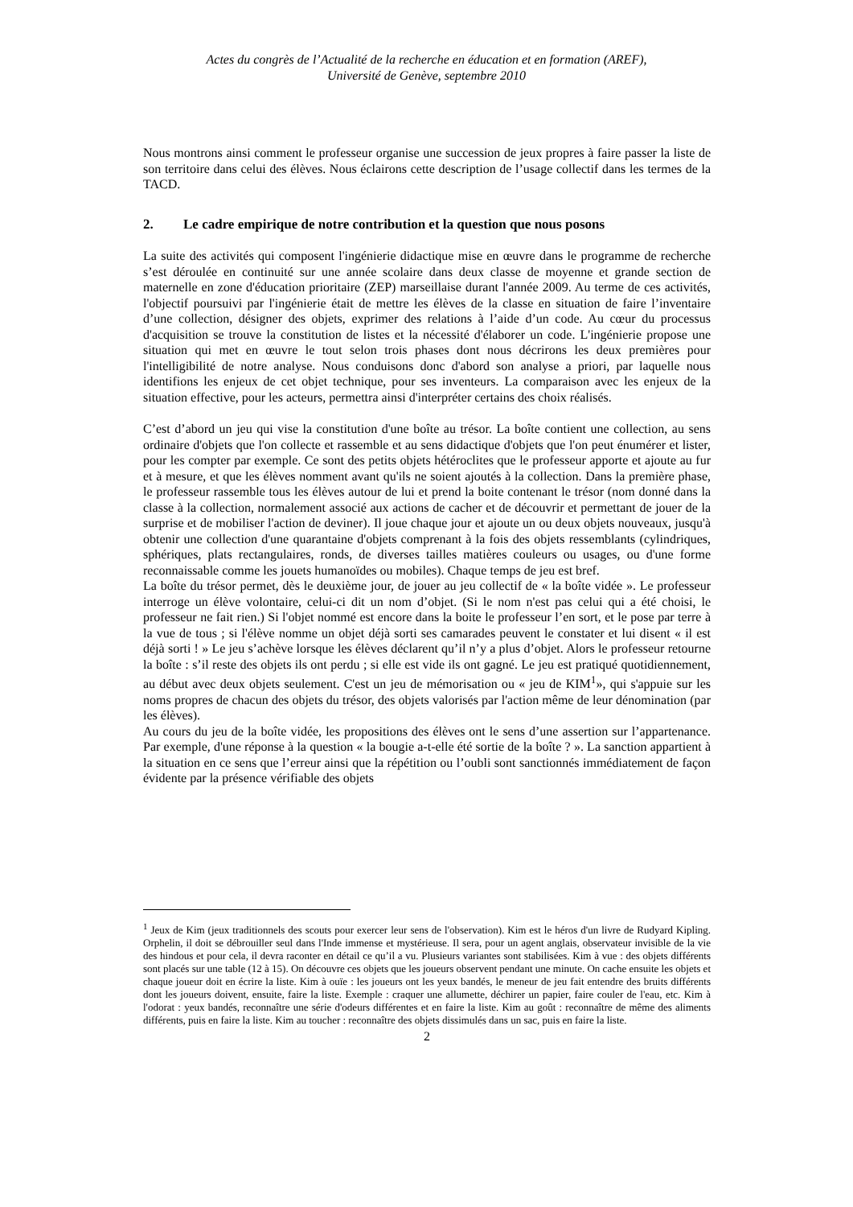Actes du congrès de l’Actualité de la recherche en éducation et en formation (AREF),
Université de Genève, septembre 2010
Nous montrons ainsi comment le professeur organise une succession de jeux propres à faire passer la liste de son territoire dans celui des élèves. Nous éclairons cette description de l’usage collectif dans les termes de la TACD.
2. Le cadre empirique de notre contribution et la question que nous posons
La suite des activités qui composent l'ingénierie didactique mise en œuvre dans le programme de recherche s’est déroulée en continuité sur une année scolaire dans deux classe de moyenne et grande section de maternelle en zone d'éducation prioritaire (ZEP) marseillaise durant l'année 2009. Au terme de ces activités, l'objectif poursuivi par l'ingénierie était de mettre les élèves de la classe en situation de faire l’inventaire d’une collection, désigner des objets, exprimer des relations à l’aide d’un code. Au cœur du processus d'acquisition se trouve la constitution de listes et la nécessité d'élaborer un code. L'ingénierie propose une situation qui met en œuvre le tout selon trois phases dont nous décrirons les deux premières pour l'intelligibilité de notre analyse. Nous conduisons donc d'abord son analyse a priori, par laquelle nous identifions les enjeux de cet objet technique, pour ses inventeurs. La comparaison avec les enjeux de la situation effective, pour les acteurs, permettra ainsi d'interpréter certains des choix réalisés.
C’est d’abord un jeu qui vise la constitution d'une boîte au trésor. La boîte contient une collection, au sens ordinaire d'objets que l'on collecte et rassemble et au sens didactique d'objets que l'on peut énumérer et lister, pour les compter par exemple. Ce sont des petits objets hétéroclites que le professeur apporte et ajoute au fur et à mesure, et que les élèves nomment avant qu'ils ne soient ajoutés à la collection. Dans la première phase, le professeur rassemble tous les élèves autour de lui et prend la boite contenant le trésor (nom donné dans la classe à la collection, normalement associé aux actions de cacher et de découvrir et permettant de jouer de la surprise et de mobiliser l'action de deviner). Il joue chaque jour et ajoute un ou deux objets nouveaux, jusqu'à obtenir une collection d'une quarantaine d'objets comprenant à la fois des objets ressemblants (cylindriques, sphériques, plats rectangulaires, ronds, de diverses tailles matières couleurs ou usages, ou d'une forme reconnaissable comme les jouets humanoïdes ou mobiles). Chaque temps de jeu est bref.
La boîte du trésor permet, dès le deuxième jour, de jouer au jeu collectif de « la boîte vidée ». Le professeur interroge un élève volontaire, celui-ci dit un nom d’objet. (Si le nom n'est pas celui qui a été choisi, le professeur ne fait rien.) Si l'objet nommé est encore dans la boite le professeur l’en sort, et le pose par terre à la vue de tous ; si l'élève nomme un objet déjà sorti ses camarades peuvent le constater et lui disent « il est déjà sorti ! » Le jeu s’achève lorsque les élèves déclarent qu’il n’y a plus d’objet. Alors le professeur retourne la boîte : s’il reste des objets ils ont perdu ; si elle est vide ils ont gagné. Le jeu est pratiqué quotidiennement, au début avec deux objets seulement. C'est un jeu de mémorisation ou « jeu de KIM<sup>1</sup>», qui s'appuie sur les noms propres de chacun des objets du trésor, des objets valorisés par l'action même de leur dénomination (par les élèves).
Au cours du jeu de la boîte vidée, les propositions des élèves ont le sens d’une assertion sur l’appartenance. Par exemple, d'une réponse à la question « la bougie a-t-elle été sortie de la boîte ? ». La sanction appartient à la situation en ce sens que l’erreur ainsi que la répétition ou l’oubli sont sanctionnés immédiatement de façon évidente par la présence vérifiable des objets
<sup>1</sup> Jeux de Kim (jeux traditionnels des scouts pour exercer leur sens de l'observation). Kim est le héros d'un livre de Rudyard Kipling. Orphelin, il doit se débrouiller seul dans l'Inde immense et mystérieuse. Il sera, pour un agent anglais, observateur invisible de la vie des hindous et pour cela, il devra raconter en détail ce qu’il a vu. Plusieurs variantes sont stabilisées. Kim à vue : des objets différents sont placés sur une table (12 à 15). On découvre ces objets que les joueurs observent pendant une minute. On cache ensuite les objets et chaque joueur doit en écrire la liste. Kim à ouïe : les joueurs ont les yeux bandés, le meneur de jeu fait entendre des bruits différents dont les joueurs doivent, ensuite, faire la liste. Exemple : craquer une allumette, déchirer un papier, faire couler de l'eau, etc. Kim à l'odorat : yeux bandés, reconnaître une série d'odeurs différentes et en faire la liste. Kim au goût : reconnaître de même des aliments différents, puis en faire la liste. Kim au toucher : reconnaître des objets dissimulés dans un sac, puis en faire la liste.
2